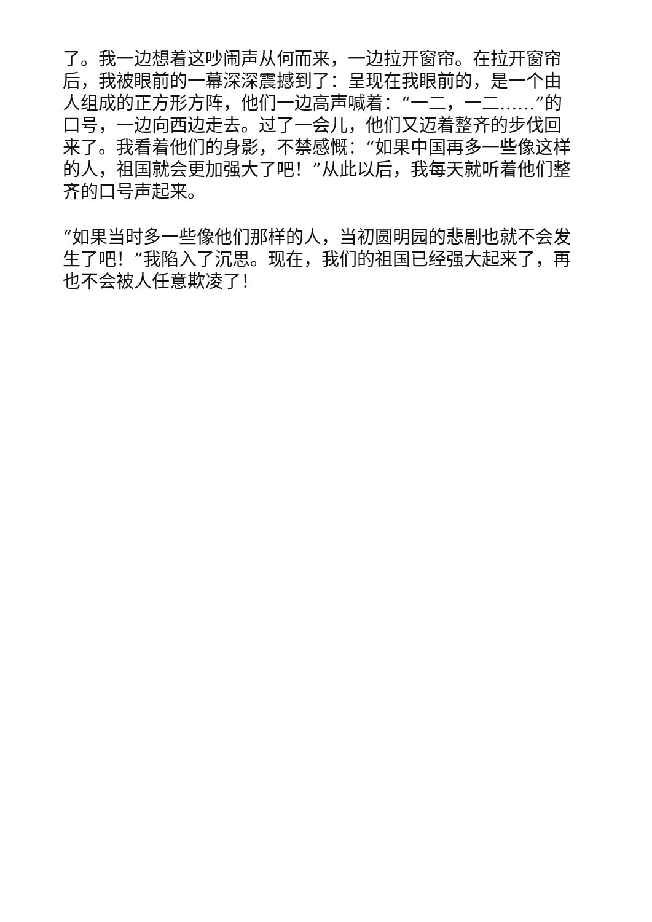了。我一边想着这吵闹声从何而来，一边拉开窗帘。在拉开窗帘后，我被眼前的一幕深深震撼到了：呈现在我眼前的，是一个由人组成的正方形方阵，他们一边高声喊着：“一二，一二……”的口号，一边向西边走去。过了一会儿，他们又迈着整齐的步伐回来了。我看着他们的身影，不禁感慨：“如果中国再多一些像这样的人，祖国就会更加强大了吧！”从此以后，我每天就听着他们整齐的口号声起来。
“如果当时多一些像他们那样的人，当初圆明园的悲剧也就不会发生了吧！”我陷入了沉思。现在，我们的祖国已经强大起来了，再也不会被人任意欺凌了！